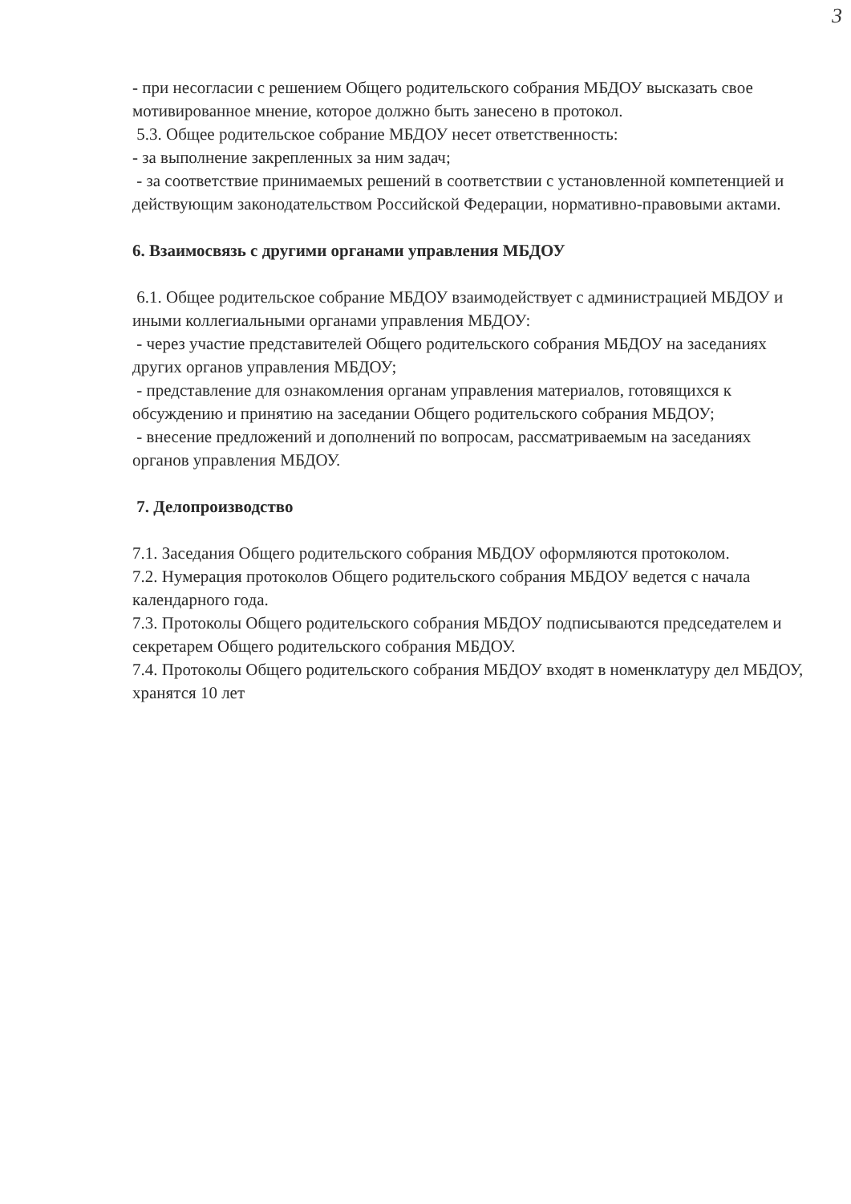3
- при несогласии с решением Общего родительского собрания МБДОУ высказать свое мотивированное мнение, которое должно быть занесено в протокол.
5.3. Общее родительское собрание МБДОУ несет ответственность:
- за выполнение закрепленных за ним задач;
- за соответствие принимаемых решений в соответствии с установленной компетенцией и действующим законодательством Российской Федерации, нормативно-правовыми актами.
6. Взаимосвязь с другими органами управления МБДОУ
6.1. Общее родительское собрание МБДОУ взаимодействует с администрацией МБДОУ и иными коллегиальными органами управления МБДОУ:
- через участие представителей Общего родительского собрания МБДОУ на заседаниях других органов управления МБДОУ;
- представление для ознакомления органам управления материалов, готовящихся к обсуждению и принятию на заседании Общего родительского собрания МБДОУ;
- внесение предложений и дополнений по вопросам, рассматриваемым на заседаниях органов управления МБДОУ.
7. Делопроизводство
7.1. Заседания Общего родительского собрания МБДОУ оформляются протоколом.
7.2. Нумерация протоколов Общего родительского собрания МБДОУ ведется с начала календарного года.
7.3. Протоколы Общего родительского собрания МБДОУ подписываются председателем и секретарем Общего родительского собрания МБДОУ.
7.4. Протоколы Общего родительского собрания МБДОУ входят в номенклатуру дел МБДОУ, хранятся 10 лет